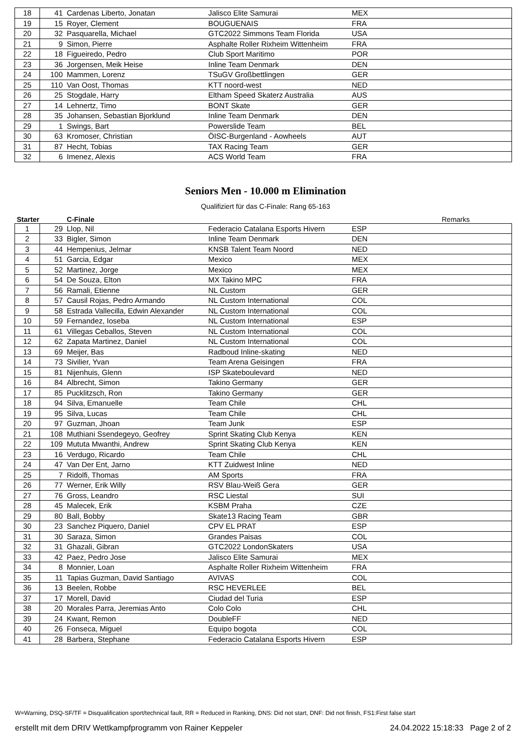| 18 | 41 | Cardenas Liberto, Jonatan | Jalisco Elite Samurai | MEX | |
| 19 | 15 | Royer, Clement | BOUGUENAIS | FRA | |
| 20 | 32 | Pasquarella, Michael | GTC2022 Simmons Team Florida | USA | |
| 21 | 9 | Simon, Pierre | Asphalte Roller Rixheim Wittenheim | FRA | |
| 22 | 18 | Figueiredo, Pedro | Club Sport Maritimo | POR | |
| 23 | 36 | Jorgensen, Meik Heise | Inline Team Denmark | DEN | |
| 24 | 100 | Mammen, Lorenz | TSuGV Großbettlingen | GER | |
| 25 | 110 | Van Oost, Thomas | KTT noord-west | NED | |
| 26 | 25 | Stogdale, Harry | Eltham Speed Skaterz Australia | AUS | |
| 27 | 14 | Lehnertz, Timo | BONT Skate | GER | |
| 28 | 35 | Johansen, Sebastian Bjorklund | Inline Team Denmark | DEN | |
| 29 | 1 | Swings, Bart | Powerslide Team | BEL | |
| 30 | 63 | Kromoser, Christian | ÖISC-Burgenland - Aowheels | AUT | |
| 31 | 87 | Hecht, Tobias | TAX Racing Team | GER | |
| 32 | 6 | Imenez, Alexis | ACS World Team | FRA | |
Seniors Men - 10.000 m Elimination
Qualifiziert für das C-Finale: Rang 65-163
| Starter | | C-Finale | | | Remarks |
| --- | --- | --- | --- | --- | --- |
| 1 | 29 | Llop, Nil | Federacio Catalana Esports Hivern | ESP | |
| 2 | 33 | Bigler, Simon | Inline Team Denmark | DEN | |
| 3 | 44 | Hempenius, Jelmar | KNSB Talent Team Noord | NED | |
| 4 | 51 | Garcia, Edgar | Mexico | MEX | |
| 5 | 52 | Martinez, Jorge | Mexico | MEX | |
| 6 | 54 | De Souza, Elton | MX Takino MPC | FRA | |
| 7 | 56 | Ramali, Etienne | NL Custom | GER | |
| 8 | 57 | Causil Rojas, Pedro Armando | NL Custom International | COL | |
| 9 | 58 | Estrada Vallecilla, Edwin Alexander | NL Custom International | COL | |
| 10 | 59 | Fernandez, Ioseba | NL Custom International | ESP | |
| 11 | 61 | Villegas Ceballos, Steven | NL Custom International | COL | |
| 12 | 62 | Zapata Martinez, Daniel | NL Custom International | COL | |
| 13 | 69 | Meijer, Bas | Radboud Inline-skating | NED | |
| 14 | 73 | Sivilier, Yvan | Team Arena Geisingen | FRA | |
| 15 | 81 | Nijenhuis, Glenn | ISP Skateboulevard | NED | |
| 16 | 84 | Albrecht, Simon | Takino Germany | GER | |
| 17 | 85 | Pucklitzsch, Ron | Takino Germany | GER | |
| 18 | 94 | Silva, Emanuelle | Team Chile | CHL | |
| 19 | 95 | Silva, Lucas | Team Chile | CHL | |
| 20 | 97 | Guzman, Jhoan | Team Junk | ESP | |
| 21 | 108 | Muthiani Ssendegeyo, Geofrey | Sprint Skating Club Kenya | KEN | |
| 22 | 109 | Mututa Mwanthi, Andrew | Sprint Skating Club Kenya | KEN | |
| 23 | 16 | Verdugo, Ricardo | Team Chile | CHL | |
| 24 | 47 | Van Der Ent, Jarno | KTT Zuidwest Inline | NED | |
| 25 | 7 | Ridolfi, Thomas | AM Sports | FRA | |
| 26 | 77 | Werner, Erik Willy | RSV Blau-Weiß Gera | GER | |
| 27 | 76 | Gross, Leandro | RSC Liestal | SUI | |
| 28 | 45 | Malecek, Erik | KSBM Praha | CZE | |
| 29 | 80 | Ball, Bobby | Skate13 Racing Team | GBR | |
| 30 | 23 | Sanchez Piquero, Daniel | CPV EL PRAT | ESP | |
| 31 | 30 | Saraza, Simon | Grandes Paisas | COL | |
| 32 | 31 | Ghazali, Gibran | GTC2022 LondonSkaters | USA | |
| 33 | 42 | Paez, Pedro Jose | Jalisco Elite Samurai | MEX | |
| 34 | 8 | Monnier, Loan | Asphalte Roller Rixheim Wittenheim | FRA | |
| 35 | 11 | Tapias Guzman, David Santiago | AVIVAS | COL | |
| 36 | 13 | Beelen, Robbe | RSC HEVERLEE | BEL | |
| 37 | 17 | Morell, David | Ciudad del Turia | ESP | |
| 38 | 20 | Morales Parra, Jeremias Anto | Colo Colo | CHL | |
| 39 | 24 | Kwant, Remon | DoubleFF | NED | |
| 40 | 26 | Fonseca, Miguel | Equipo bogota | COL | |
| 41 | 28 | Barbera, Stephane | Federacio Catalana Esports Hivern | ESP | |
W=Warning, DSQ-SF/TF = Disqualification sport/technical fault, RR = Reduced in Ranking, DNS: Did not start, DNF: Did not finish, FS1:First false start
erstellt mit dem DRIV Wettkampfprogramm von Rainer Keppeler 24.04.2022 15:18:33 Page 2 of 2